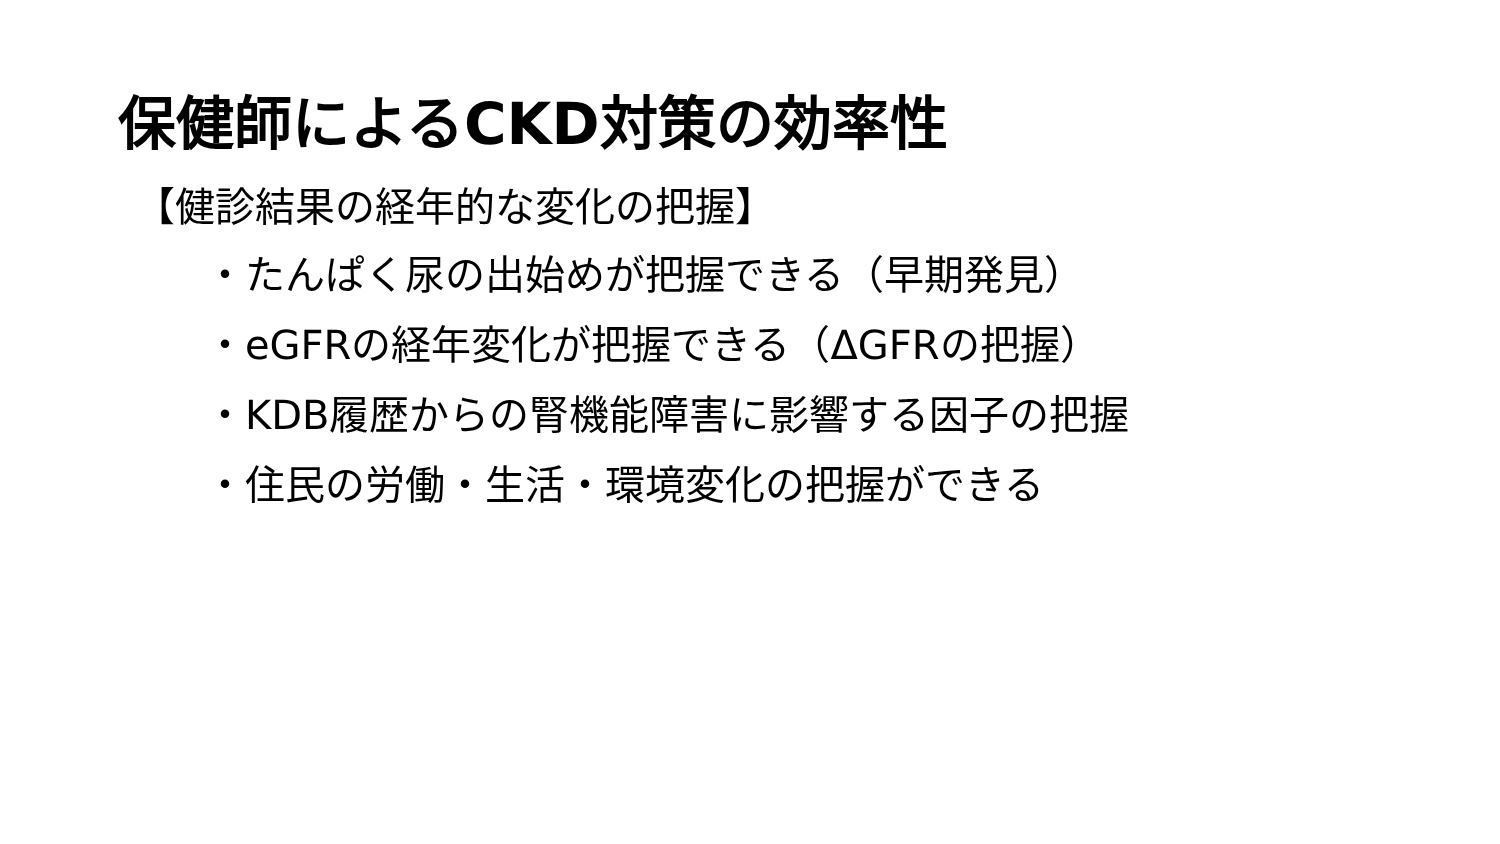保健師によるCKD対策の効率性
【健診結果の経年的な変化の把握】
・たんぱく尿の出始めが把握できる（早期発見）
・eGFRの経年変化が把握できる（ΔGFRの把握）
・KDB履歴からの腎機能障害に影響する因子の把握
・住民の労働・生活・環境変化の把握ができる